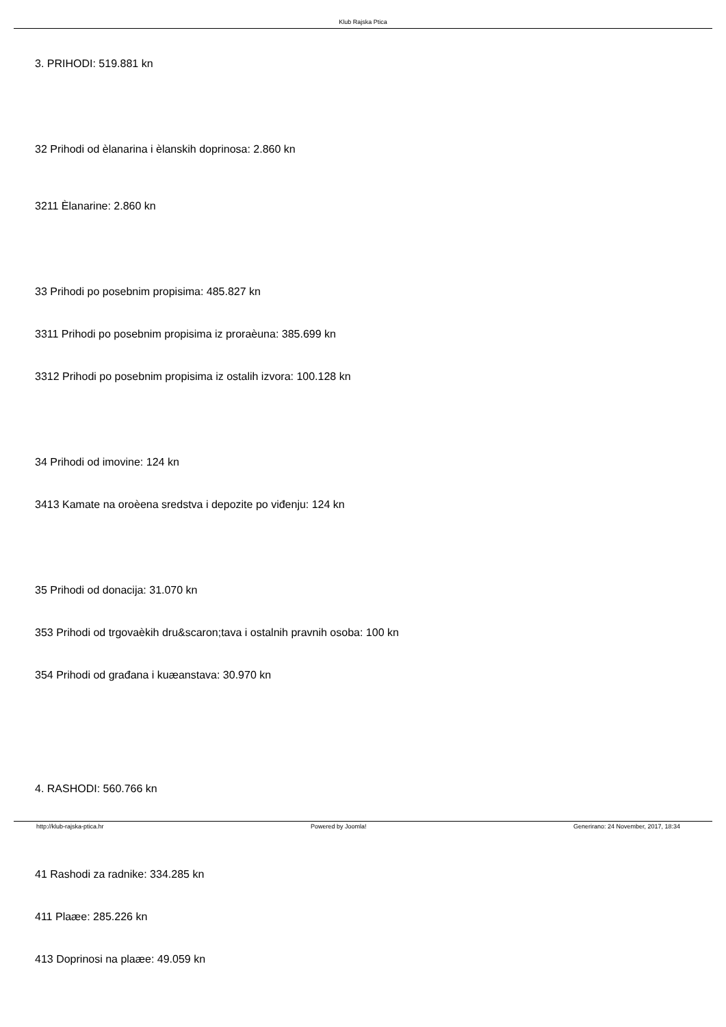Klub Rajska Ptica
3. PRIHODI: 519.881 kn
32 Prihodi od èlanarina i èlanskih doprinosa: 2.860 kn
3211 Èlanarine: 2.860 kn
33 Prihodi po posebnim propisima: 485.827 kn
3311 Prihodi po posebnim propisima iz proraèuna: 385.699 kn
3312 Prihodi po posebnim propisima iz ostalih izvora: 100.128 kn
34 Prihodi od imovine: 124 kn
3413 Kamate na oroèena sredstva i depozite po viđenju: 124 kn
35 Prihodi od donacija: 31.070 kn
353 Prihodi od trgovaèkih dru&scaron;tava i ostalnih pravnih osoba: 100 kn
354 Prihodi od građana i kuæanstava: 30.970 kn
4. RASHODI: 560.766 kn
41 Rashodi za radnike: 334.285 kn
411 Plaæe: 285.226 kn
413 Doprinosi na plaæe: 49.059 kn
http://klub-rajska-ptica.hr Powered by Joomla! Generirano: 24 November, 2017, 18:34